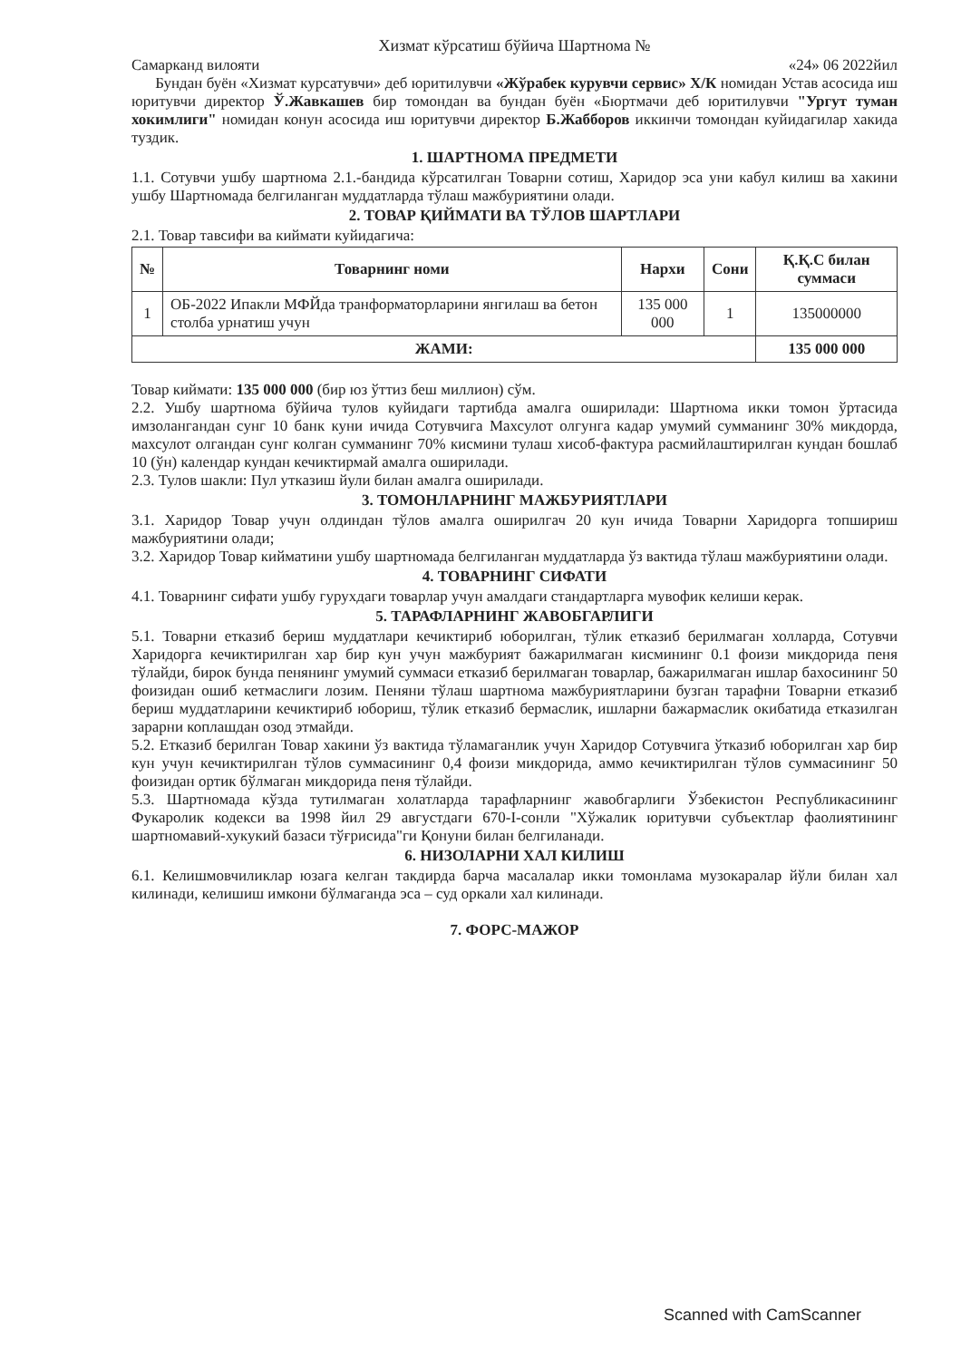Хизмат кўрсатиш бўйича Шартнома №
Самарканд вилояти «24» 06 2022йил
Бундан буён «Хизмат курсатувчи» деб юритилувчи «Жўрабек курувчи сервис» Х/К номидан Устав асосида иш юритувчи директор Ў.Жавкашев бир томондан ва бундан буён «Бюртмачи деб юритилувчи "Ургут туман хокимлиги" номидан конун асосида иш юритувчи директор Б.Жабборов иккинчи томондан куйидагилар хакида туздик.
1. ШАРТНОМА ПРЕДМЕТИ
1.1. Сотувчи ушбу шартнома 2.1.-бандида кўрсатилган Товарни сотиш, Харидор эса уни кабул килиш ва хакини ушбу Шартномада белгиланган муддатларда тўлаш мажбуриятини олади.
2. ТОВАР ҚИЙМАТИ ВА ТЎЛОВ ШАРТЛАРИ
2.1. Товар тавсифи ва киймати куйидагича:
| № | Товарнинг номи | Нархи | Сони | Қ.Қ.С билан суммаси |
| --- | --- | --- | --- | --- |
| 1 | ОБ-2022 Ипакли МФЙда транформаторларини янгилаш ва бетон столба урнатиш учун | 135 000 000 | 1 | 135000000 |
| ЖАМИ: | | | | 135 000 000 |
Товар киймати: 135 000 000 (бир юз ўттиз беш миллион) сўм.
2.2. Ушбу шартнома бўйича тулов куйидаги тартибда амалга оширилади: Шартнома икки томон ўртасида имзолангандан сунг 10 банк куни ичида Сотувчига Махсулот олгунга кадар умумий сумманинг 30% микдорда, махсулот олгандан сунг колган сумманинг 70% кисмини тулаш хисоб-фактура расмийлаштирилган кундан бошлаб 10 (ўн) календар кундан кечиктирмай амалга оширилади.
2.3. Тулов шакли: Пул утказиш йули билан амалга оширилади.
3. ТОМОНЛАРНИНГ МАЖБУРИЯТЛАРИ
3.1. Харидор Товар учун олдиндан тўлов амалга оширилгач 20 кун ичида Товарни Харидорга топшириш мажбуриятини олади;
3.2. Харидор Товар кийматини ушбу шартномада белгиланган муддатларда ўз вактида тўлаш мажбуриятини олади.
4. ТОВАРНИНГ СИФАТИ
4.1. Товарнинг сифати ушбу гурухдаги товарлар учун амалдаги стандартларга мувофик келиши керак.
5. ТАРАФЛАРНИНГ ЖАВОБГАРЛИГИ
5.1. Товарни етказиб бериш муддатлари кечиктириб юборилган, тўлик етказиб берилмаган холларда, Сотувчи Харидорга кечиктирилган хар бир кун учун мажбурият бажарилмаган кисмининг 0.1 фоизи микдорида пеня тўлайди, бирок бунда пенянинг умумий суммаси етказиб берилмаган товарлар, бажарилмаган ишлар бахосининг 50 фоизидан ошиб кетмаслиги лозим. Пеняни тўлаш шартнома мажбуриятларини бузган тарафни Товарни етказиб бериш муддатларини кечиктириб юбориш, тўлик етказиб бермаслик, ишларни бажармаслик окибатида етказилган зарарни коплашдан озод этмайди.
5.2. Етказиб берилган Товар хакини ўз вактида тўламаганлик учун Харидор Сотувчига ўтказиб юборилган хар бир кун учун кечиктирилган тўлов суммасининг 0,4 фоизи микдорида, аммо кечиктирилган тўлов суммасининг 50 фоизидан ортик бўлмаган микдорида пеня тўлайди.
5.3. Шартномада кўзда тутилмаган холатларда тарафларнинг жавобгарлиги Ўзбекистон Республикасининг Фукаролик кодекси ва 1998 йил 29 августдаги 670-I-сонли "Хўжалик юритувчи субъектлар фаолиятининг шартномавий-хукукий базаси тўғрисида"ги Қонуни билан белгиланади.
6. НИЗОЛАРНИ ХАЛ КИЛИШ
6.1. Келишмовчиликлар юзага келган такдирда барча масалалар икки томонлама музокаралар йўли билан хал килинади, келишиш имкони бўлмаганда эса – суд оркали хал килинади.
7. ФОРС-МАЖОР
Scanned with CamScanner